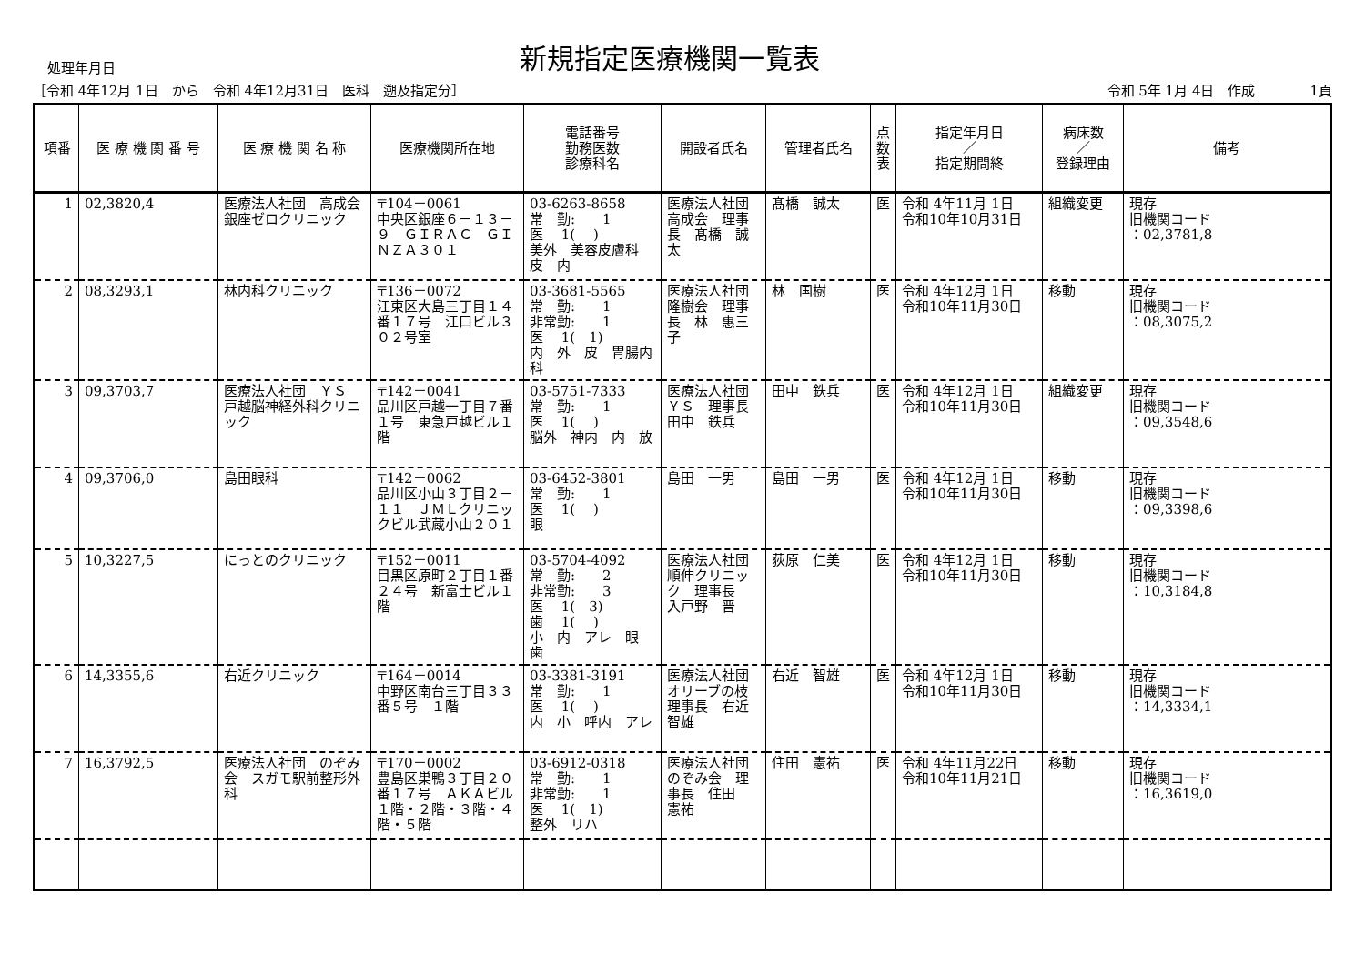処理年月日
新規指定医療機関一覧表
［令和 4年12月 1日　から　令和 4年12月31日　医科　遡及指定分］ 令和 5年 1月 4日　作成　　　　1頁
| 項番 | 医 療 機 関 番 号 | 医 療 機 関 名 称 | 医療機関所在地 | 電話番号 勤務医数 診療科名 | 開設者氏名 | 管理者氏名 | 点 数 表 | 指定年月日 ／ 指定期間終 | 病床数 ／ 登録理由 | 備考 |
| --- | --- | --- | --- | --- | --- | --- | --- | --- | --- | --- |
| 1 | 02,3820,4 | 医療法人社団 高成会 銀座ゼロクリニック | 〒104－0061 中央区銀座６－１３－９ ＧＩＲＡＣ ＧＩＮＺＡ３０１ | 03-6263-8658 常 勤: 1 医 1( ) 美外 美容皮膚科 皮 内 | 医療法人社団 高成会 理事長 髙橋 誠太 | 髙橋 誠太 | 医 | 令和 4年11月 1日 令和10年10月31日 | 組織変更 | 現存 旧機関コード ：02,3781,8 |
| 2 | 08,3293,1 | 林内科クリニック | 〒136－0072 江東区大島三丁目１４番１７号 江口ビル３０２号室 | 03-3681-5565 常 勤: 1 非常勤: 1 医 1( 1) 内 外 皮 胃腸内科 | 医療法人社団 隆樹会 理事長 林 惠三子 | 林 国樹 | 医 | 令和 4年12月 1日 令和10年11月30日 | 移動 | 現存 旧機関コード ：08,3075,2 |
| 3 | 09,3703,7 | 医療法人社団 ＹＳ 戸越脳神経外科クリニック | 〒142－0041 品川区戸越一丁目７番１号 東急戸越ビル１階 | 03-5751-7333 常 勤: 1 医 1( ) 脳外 神内 内 放 | 医療法人社団 ＹＳ 理事長 田中 鉄兵 | 田中 鉄兵 | 医 | 令和 4年12月 1日 令和10年11月30日 | 組織変更 | 現存 旧機関コード ：09,3548,6 |
| 4 | 09,3706,0 | 島田眼科 | 〒142－0062 品川区小山３丁目２－１１ ＪＭＬクリニックビル武蔵小山２０１ | 03-6452-3801 常 勤: 1 医 1( ) 眼 | 島田 一男 | 島田 一男 | 医 | 令和 4年12月 1日 令和10年11月30日 | 移動 | 現存 旧機関コード ：09,3398,6 |
| 5 | 10,3227,5 | にっとのクリニック | 〒152－0011 目黒区原町２丁目１番２４号 新富士ビル１階 | 03-5704-4092 常 勤: 2 非常勤: 3 医 1( 3) 歯 1( ) 小 内 アレ 眼 歯 | 医療法人社団 順伸クリニック 理事長 入戸野 晋 | 荻原 仁美 | 医 | 令和 4年12月 1日 令和10年11月30日 | 移動 | 現存 旧機関コード ：10,3184,8 |
| 6 | 14,3355,6 | 右近クリニック | 〒164－0014 中野区南台三丁目３３番５号 １階 | 03-3381-3191 常 勤: 1 医 1( ) 内 小 呼内 アレ | 医療法人社団 オリーブの枝 理事長 右近 智雄 | 右近 智雄 | 医 | 令和 4年12月 1日 令和10年11月30日 | 移動 | 現存 旧機関コード ：14,3334,1 |
| 7 | 16,3792,5 | 医療法人社団 のぞみ会 スガモ駅前整形外科 | 〒170－0002 豊島区巣鴨３丁目２０番１７号 ＡＫＡビル１階・２階・３階・４階・５階 | 03-6912-0318 常 勤: 1 非常勤: 1 医 1( 1) 整外 リハ | 医療法人社団 のぞみ会 理事長 住田 憲祐 | 住田 憲祐 | 医 | 令和 4年11月22日 令和10年11月21日 | 移動 | 現存 旧機関コード ：16,3619,0 |